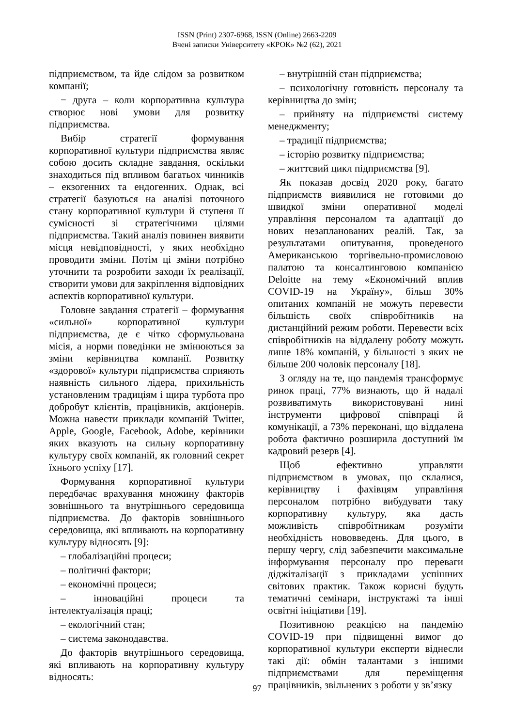ISSN (Print) 2307-6968, ISSN (Online) 2663-2209
Вчені записки Університету «КРОК» №2 (62), 2021
підприємством, та йде слідом за розвитком компанії;
− друга – коли корпоративна культура створює нові умови для розвитку підприємства.
Вибір стратегії формування корпоративної культури підприємства являє собою досить складне завдання, оскільки знаходиться під впливом багатьох чинників – екзогенних та ендогенних. Однак, всі стратегії базуються на аналізі поточного стану корпоративної культури й ступеня її сумісності зі стратегічними цілями підприємства. Такий аналіз повинен виявити місця невідповідності, у яких необхідно проводити зміни. Потім ці зміни потрібно уточнити та розробити заходи їх реалізації, створити умови для закріплення відповідних аспектів корпоративної культури.
Головне завдання стратегії – формування «сильної» корпоративної культури підприємства, де є чітко сформульована місія, а норми поведінки не змінюються за зміни керівництва компанії. Розвитку «здорової» культури підприємства сприяють наявність сильного лідера, прихильність установленим традиціям і щира турбота про добробут клієнтів, працівників, акціонерів. Можна навести приклади компаній Twitter, Apple, Google, Facebook, Adobe, керівники яких вказують на сильну корпоративну культуру своїх компаній, як головний секрет їхнього успіху [17].
Формування корпоративної культури передбачає врахування множину факторів зовнішнього та внутрішнього середовища підприємства. До факторів зовнішнього середовища, які впливають на корпоративну культуру відносять [9]:
– глобалізаційні процеси;
– політичні фактори;
– економічні процеси;
– інноваційні процеси та інтелектуалізація праці;
– екологічний стан;
– система законодавства.
До факторів внутрішнього середовища, які впливають на корпоративну культуру відносять:
– внутрішній стан підприємства;
– психологічну готовність персоналу та керівництва до змін;
– прийняту на підприємстві систему менеджменту;
– традиції підприємства;
– історію розвитку підприємства;
– життєвий цикл підприємства [9].
Як показав досвід 2020 року, багато підприємств виявилися не готовими до швидкої зміни оперативної моделі управління персоналом та адаптації до нових незапланованих реалій. Так, за результатами опитування, проведеного Американською торгівельно-промисловою палатою та консалтинговою компанією Deloitte на тему «Економічний вплив COVID-19 на Україну», більш 30% опитаних компаній не можуть перевести більшість своїх співробітників на дистанційний режим роботи. Перевести всіх співробітників на віддалену роботу можуть лише 18% компаній, у більшості з яких не більше 200 чоловік персоналу [18].
З огляду на те, що пандемія трансформує ринок праці, 77% визнають, що й надалі розвиватимуть використовувані нині інструменти цифрової співпраці й комунікації, а 73% переконані, що віддалена робота фактично розширила доступний їм кадровий резерв [4].
Щоб ефективно управляти підприємством в умовах, що склалися, керівництву і фахівцям управління персоналом потрібно вибудувати таку корпоративну культуру, яка дасть можливість співробітникам розуміти необхідність нововведень. Для цього, в першу чергу, слід забезпечити максимальне інформування персоналу про переваги діджіталізації з прикладами успішних світових практик. Також корисні будуть тематичні семінари, інструктажі та інші освітні ініціативи [19].
Позитивною реакцією на пандемію COVID-19 при підвищенні вимог до корпоративної культури експерти віднесли такі дії: обмін талантами з іншими підприємствами для переміщення працівників, звільнених з роботи у зв’язку
97